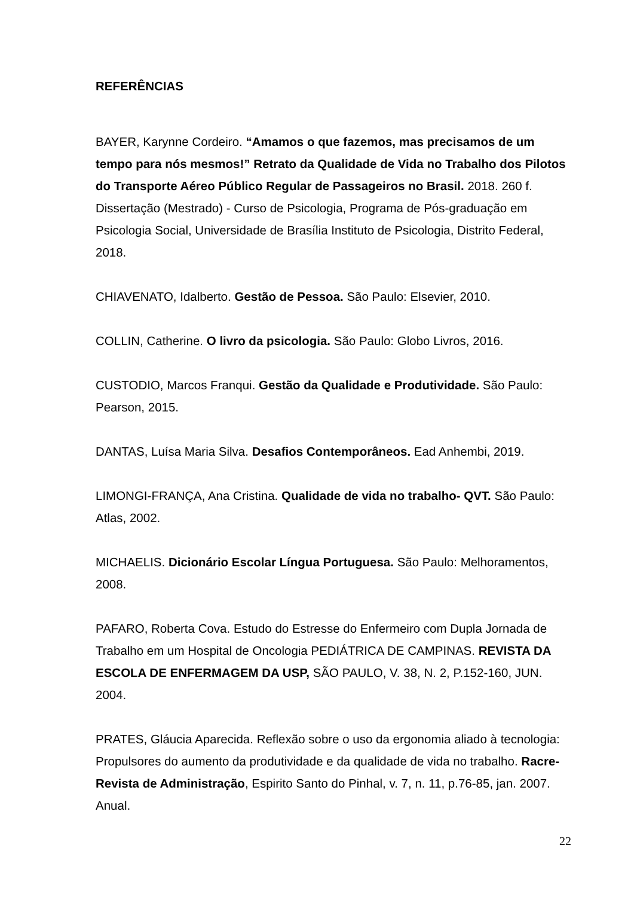REFERÊNCIAS
BAYER, Karynne Cordeiro. “Amamos o que fazemos, mas precisamos de um tempo para nós mesmos!” Retrato da Qualidade de Vida no Trabalho dos Pilotos do Transporte Aéreo Público Regular de Passageiros no Brasil. 2018. 260 f. Dissertação (Mestrado) - Curso de Psicologia, Programa de Pós-graduação em Psicologia Social, Universidade de Brasília Instituto de Psicologia, Distrito Federal, 2018.
CHIAVENATO, Idalberto. Gestão de Pessoa. São Paulo: Elsevier, 2010.
COLLIN, Catherine. O livro da psicologia. São Paulo: Globo Livros, 2016.
CUSTODIO, Marcos Franqui. Gestão da Qualidade e Produtividade. São Paulo: Pearson, 2015.
DANTAS, Luísa Maria Silva. Desafios Contemporâneos. Ead Anhembi, 2019.
LIMONGI-FRANÇA, Ana Cristina. Qualidade de vida no trabalho- QVT. São Paulo: Atlas, 2002.
MICHAELIS. Dicionário Escolar Língua Portuguesa. São Paulo: Melhoramentos, 2008.
PAFARO, Roberta Cova. Estudo do Estresse do Enfermeiro com Dupla Jornada de Trabalho em um Hospital de Oncologia PEDIÁTRICA DE CAMPINAS. REVISTA DA ESCOLA DE ENFERMAGEM DA USP, SÃO PAULO, V. 38, N. 2, P.152-160, JUN. 2004.
PRATES, Gláucia Aparecida. Reflexão sobre o uso da ergonomia aliado à tecnologia: Propulsores do aumento da produtividade e da qualidade de vida no trabalho. Racre- Revista de Administração, Espirito Santo do Pinhal, v. 7, n. 11, p.76-85, jan. 2007. Anual.
22